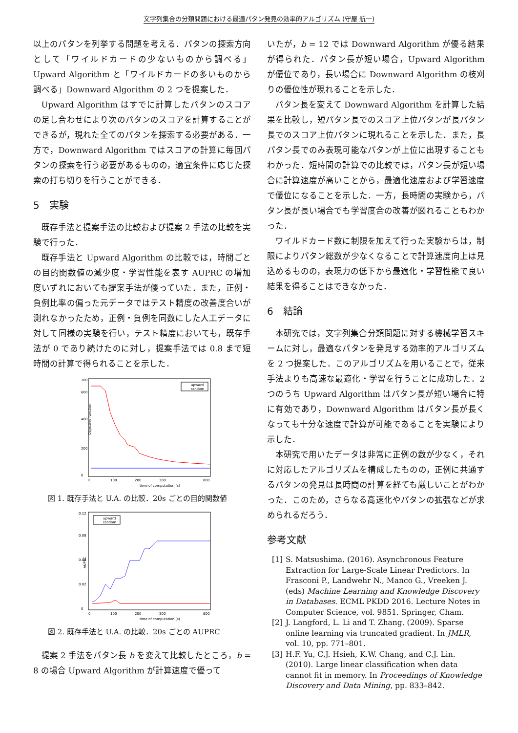文字列集合の分類問題における最適パタン発見の効率的アルゴリズム (守屋 航一)
以上のパタンを列挙する問題を考える．パタンの探索方向として「ワイルドカードの少ないものから調べる」Upward Algorithm と「ワイルドカードの多いものから調べる」Downward Algorithm の 2 つを提案した．
Upward Algorithm はすでに計算したパタンのスコアの足し合わせにより次のパタンのスコアを計算することができるが，現れた全てのパタンを探索する必要がある．一方で，Downward Algorithm ではスコアの計算に毎回パタンの探索を行う必要があるものの，適宜条件に応じた探索の打ち切りを行うことができる．
5　実験
既存手法と提案手法の比較および提案 2 手法の比較を実験で行った．
既存手法と Upward Algorithm の比較では，時間ごとの目的関数値の減少度・学習性能を表す AUPRC の増加度いずれにおいても提案手法が優っていた．また，正例・負例比率の偏った元データではテスト精度の改善度合いが測れなかったため，正例・負例を同数にした人工データに対して同様の実験を行い，テスト精度においても，既存手法が 0 であり続けたのに対し，提案手法では 0.8 まで短時間の計算で得られることを示した．
Objective function
700
0
200
400
600
0
100
200
300
800
time of computation (s)
upward
random
図 1. 既存手法と U.A. の比較．20s ごとの目的関数値
AUPRC
0.12
0
0.02
0.04
0.08
0
100
200
300
800
time of computation (s)
upward
random
図 2. 既存手法と U.A. の比較．20s ごとの AUPRC
提案 2 手法をパタン長 b を変えて比較したところ，b = 8 の場合 Upward Algorithm が計算速度で優って
いたが，b = 12 では Downward Algorithm が優る結果が得られた．パタン長が短い場合，Upward Algorithm が優位であり，長い場合に Downward Algorithm の枝刈りの優位性が現れることを示した．
パタン長を変えて Downward Algorithm を計算した結果を比較し，短パタン長でのスコア上位パタンが長パタン長でのスコア上位パタンに現れることを示した．また，長パタン長でのみ表現可能なパタンが上位に出現することもわかった．短時間の計算での比較では，パタン長が短い場合に計算速度が高いことから，最適化速度および学習速度で優位になることを示した．一方，長時間の実験から，パタン長が長い場合でも学習度合の改善が図れることもわかった．
ワイルドカード数に制限を加えて行った実験からは，制限によりパタン総数が少なくなることで計算速度向上は見込めるものの，表現力の低下から最適化・学習性能で良い結果を得ることはできなかった．
6　結論
本研究では，文字列集合分類問題に対する機械学習スキームに対し，最適なパタンを発見する効率的アルゴリズムを 2 つ提案した．このアルゴリズムを用いることで，従来手法よりも高速な最適化・学習を行うことに成功した．2 つのうち Upward Algorithm はパタン長が短い場合に特に有効であり，Downward Algorithm はパタン長が長くなっても十分な速度で計算が可能であることを実験により示した．
本研究で用いたデータは非常に正例の数が少なく，それに対応したアルゴリズムを構成したものの，正例に共通するパタンの発見は長時間の計算を経ても厳しいことがわかった．このため，さらなる高速化やパタンの拡張などが求められるだろう．
参考文献
[1] S. Matsushima. (2016). Asynchronous Feature Extraction for Large-Scale Linear Predictors. In Frasconi P., Landwehr N., Manco G., Vreeken J. (eds) Machine Learning and Knowledge Discovery in Databases. ECML PKDD 2016. Lecture Notes in Computer Science, vol. 9851. Springer, Cham.
[2] J. Langford, L. Li and T. Zhang. (2009). Sparse online learning via truncated gradient. In JMLR, vol. 10, pp. 771–801.
[3] H.F. Yu, C.J. Hsieh, K.W. Chang, and C.J. Lin. (2010). Large linear classification when data cannot fit in memory. In Proceedings of Knowledge Discovery and Data Mining, pp. 833–842.